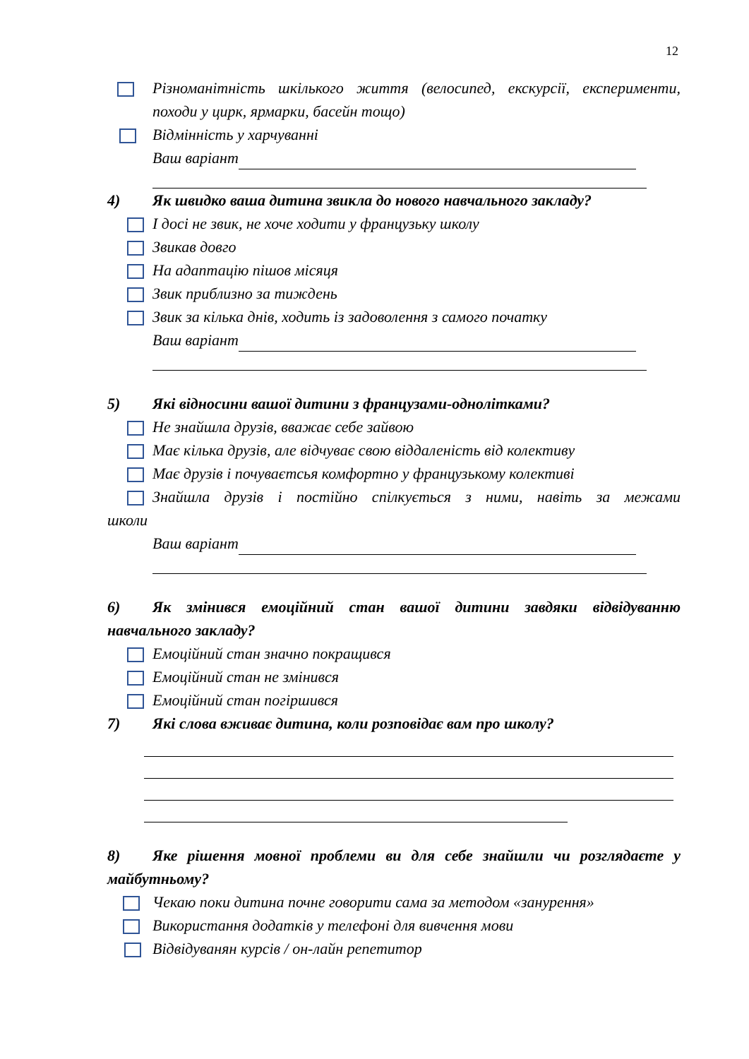12
Різноманітність шкілького життя (велосипед, екскурсії, експерименти, походи у цирк, ярмарки, басейн тощо)
Відмінність у харчуванні
Ваш варіант
4) Як швидко ваша дитина звикла до нового навчального закладу?
І досі не звик, не хоче ходити у французьку школу
Звикав довго
На адаптацію пішов місяця
Звик приблизно за тиждень
Звик за кілька днів, ходить із задоволення з самого початку
Ваш варіант
5) Які відносини вашої дитини з французами-однолітками?
Не знайшла друзів, вважає себе зайвою
Має кілька друзів, але відчуває свою віддаленість від колективу
Має друзів і почуваєтсья комфортно у французькому колективі
Знайшла друзів і постійно спілкується з ними, навіть за межами
школи
Ваш варіант
6) Як змінився емоційний стан вашої дитини завдяки відвідуванню навчального закладу?
Емоційний стан значно покращився
Емоційний стан не змінився
Емоційний стан погіршився
7) Які слова вживає дитина, коли розповідає вам про школу?
8) Яке рішення мовної проблеми ви для себе знайшли чи розглядаєте у майбутньому?
Чекаю поки дитина почне говорити сама за методом «занурення»
Використання додатків у телефоні для вивчення мови
Відвідуванян курсів / он-лайн репетитор